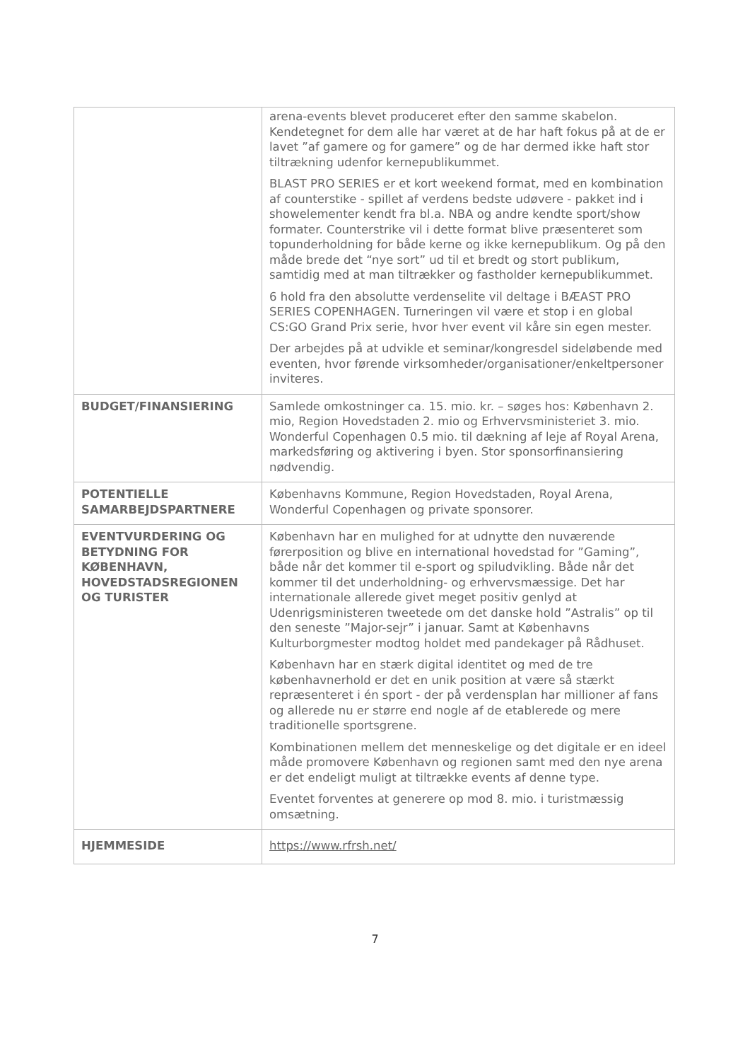| | arena-events blevet produceret efter den samme skabelon. Kendetegnet for dem alle har været at de har haft fokus på at de er lavet ”af gamere og for gamere” og de har dermed ikke haft stor tiltrækning udenfor kernepublikummet. BLAST PRO SERIES er et kort weekend format, med en kombination af counterstike - spillet af verdens bedste udøvere - pakket ind i showelementer kendt fra bl.a. NBA og andre kendte sport/show formater. Counterstrike vil i dette format blive præsenteret som topunderholdning for både kerne og ikke kernepublikum. Og på den måde brede det “nye sort” ud til et bredt og stort publikum, samtidig med at man tiltrækker og fastholder kernepublikummet. 6 hold fra den absolutte verdenselite vil deltage i BÆAST PRO SERIES COPENHAGEN. Turneringen vil være et stop i en global CS:GO Grand Prix serie, hvor hver event vil kåre sin egen mester. Der arbejdes på at udvikle et seminar/kongresdel sideløbende med eventen, hvor førende virksomheder/organisationer/enkeltpersoner inviteres. |
| BUDGET/FINANSIERING | Samlede omkostninger ca. 15. mio. kr. – søges hos: København 2. mio, Region Hovedstaden 2. mio og Erhvervsministeriet 3. mio. Wonderful Copenhagen 0.5 mio. til dækning af leje af Royal Arena, markedsføring og aktivering i byen. Stor sponsorfinansiering nødvendig. |
| POTENTIELLE SAMARBEJDSPARTNERE | Københavns Kommune, Region Hovedstaden, Royal Arena, Wonderful Copenhagen og private sponsorer. |
| EVENTVURDERING OG BETYDNING FOR KØBENHAVN, HOVEDSTADSREGIONEN OG TURISTER | København har en mulighed for at udnytte den nuværende førerposition og blive en international hovedstad for ”Gaming”, både når det kommer til e-sport og spiludvikling. Både når det kommer til det underholdning- og erhvervsmæssige. Det har internationale allerede givet meget positiv genlyd at Udenrigsministeren tweetede om det danske hold ”Astralis” op til den seneste ”Major-sejr” i januar. Samt at Københavns Kulturborgmester modtog holdet med pandekager på Rådhuset. København har en stærk digital identitet og med de tre københavnerhold er det en unik position at være så stærkt repræsenteret i én sport - der på verdensplan har millioner af fans og allerede nu er større end nogle af de etablerede og mere traditionelle sportsgrene. Kombinationen mellem det menneskelige og det digitale er en ideel måde promovere København og regionen samt med den nye arena er det endeligt muligt at tiltrække events af denne type. Eventet forventes at generere op mod 8. mio. i turistmæssig omsætning. |
| HJEMMESIDE | https://www.rfrsh.net/ |
7